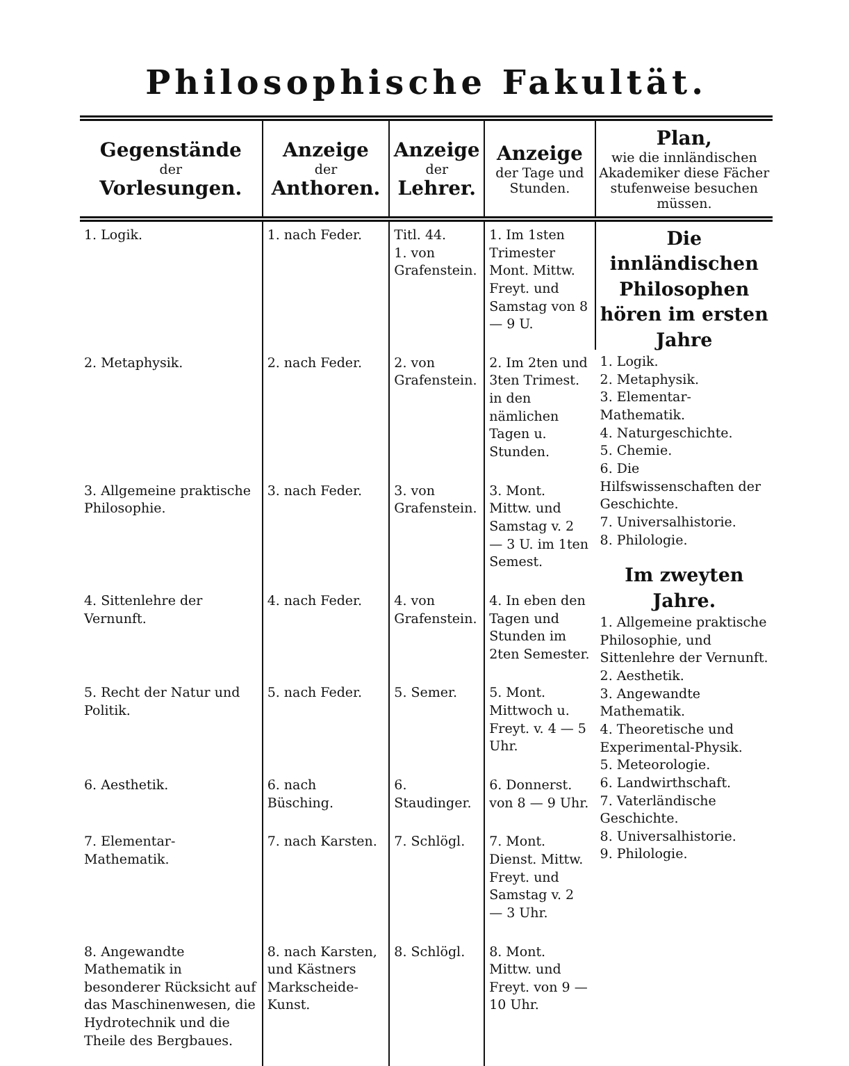Philosophische Fakultät.
| Gegenstände der Vorlesungen. | Anzeige der Anthoren. | Anzeige der Lehrer. | Anzeige der Tage und Stunden. | Plan, wie die innländischen Akademiker diese Fächer stufenweise besuchen müssen. |
| --- | --- | --- | --- | --- |
| 1. Logik. | 1. nach Feder. | Titl. 44. 1. von Grafenstein. | 1. Im 1sten Trimester Mont. Mittw. Freyt. und Samstag von 8 — 9 U. | Die innländischen Philosophen hören im ersten Jahre 1. Logik. 2. Metaphysik. 3. Elementar-Mathematik. 4. Naturgeschichte. 5. Chemie. 6. Die Hilfswissenschaften der Geschichte. 7. Universalhistorie. 8. Philologie. Im zweyten Jahre. 1. Allgemeine praktische Philosophie, und Sittenlehre der Vernunft. 2. Aesthetik. 3. Angewandte Mathematik. 4. Theoretische und Experimental-Physik. 5. Meteorologie. 6. Landwirthschaft. 7. Vaterländische Geschichte. 8. Universalhistorie. 9. Philologie. |
| 2. Metaphysik. | 2. nach Feder. | 2. von Grafenstein. | 2. Im 2ten und 3ten Trimest. in den nämlichen Tagen u. Stunden. | |
| 3. Allgemeine praktische Philosophie. | 3. nach Feder. | 3. von Grafenstein. | 3. Mont. Mittw. und Samstag v. 2 — 3 U. im 1ten Semest. | |
| 4. Sittenlehre der Vernunft. | 4. nach Feder. | 4. von Grafenstein. | 4. In eben den Tagen und Stunden im 2ten Semester. | |
| 5. Recht der Natur und Politik. | 5. nach Feder. | 5. Semer. | 5. Mont. Mittwoch u. Freyt. v. 4 — 5 Uhr. | |
| 6. Aesthetik. | 6. nach Büsching. | 6. Staudinger. | 6. Donnerst. von 8 — 9 Uhr. | |
| 7. Elementar-Mathematik. | 7. nach Karsten. | 7. Schlögl. | 7. Mont. Dienst. Mittw. Freyt. und Samstag v. 2 — 3 Uhr. | |
| 8. Angewandte Mathematik in besonderer Rücksicht auf das Maschinenwesen, die Hydrotechnik und die Theile des Bergbaues. | 8. nach Karsten, und Kästners Markscheide-Kunst. | 8. Schlögl. | 8. Mont. Mittw. und Freyt. von 9 — 10 Uhr. | |